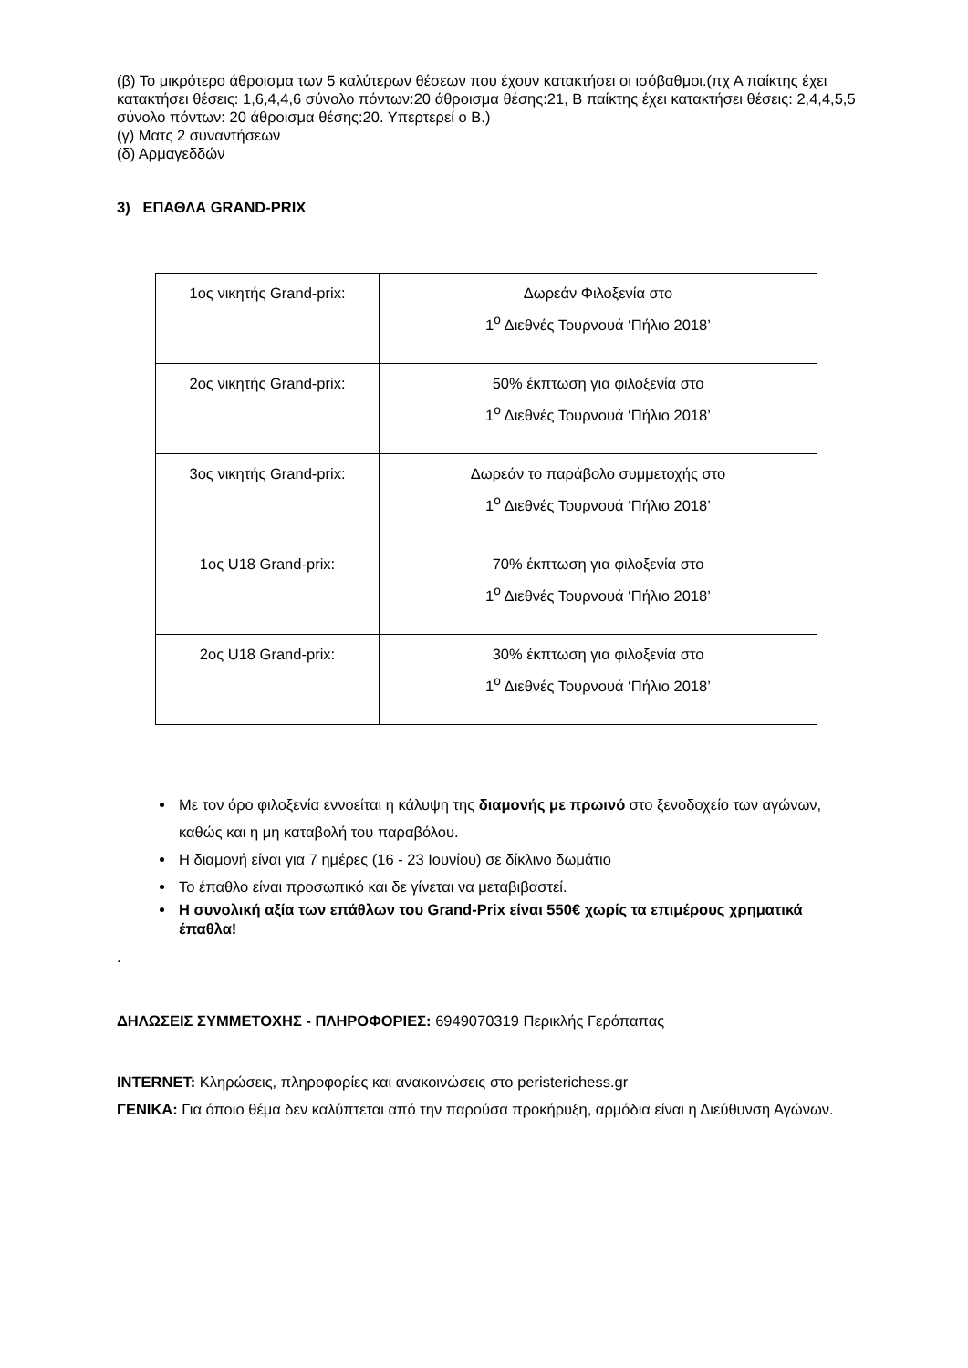(β) Το μικρότερο άθροισμα των 5 καλύτερων θέσεων που έχουν κατακτήσει οι ισόβαθμοι.(πχ Α παίκτης έχει κατακτήσει θέσεις: 1,6,4,4,6 σύνολο πόντων:20 άθροισμα θέσης:21, Β παίκτης έχει κατακτήσει θέσεις: 2,4,4,5,5 σύνολο πόντων: 20 άθροισμα θέσης:20. Υπερτερεί ο Β.)
(γ) Ματς 2 συναντήσεων
(δ) Αρμαγεδδών
3) ΕΠΑΘΛΑ GRAND-PRIX
| 1ος νικητής Grand-prix: | Δωρεάν Φιλοξενία στο 1<sup>ο</sup> Διεθνές Τουρνουά ‘Πήλιο 2018’ |
| 2ος νικητής Grand-prix: | 50% έκπτωση για φιλοξενία στο 1<sup>ο</sup> Διεθνές Τουρνουά ‘Πήλιο 2018’ |
| 3ος νικητής Grand-prix: | Δωρεάν το παράβολο συμμετοχής στο 1<sup>ο</sup> Διεθνές Τουρνουά ‘Πήλιο 2018’ |
| 1ος U18 Grand-prix: | 70% έκπτωση για φιλοξενία στο 1<sup>ο</sup> Διεθνές Τουρνουά ‘Πήλιο 2018’ |
| 2ος U18 Grand-prix: | 30% έκπτωση για φιλοξενία στο 1<sup>ο</sup> Διεθνές Τουρνουά ‘Πήλιο 2018’ |
Με τον όρο φιλοξενία εννοείται η κάλυψη της διαμονής με πρωινό στο ξενοδοχείο των αγώνων, καθώς και η μη καταβολή του παραβόλου.
Η διαμονή είναι για 7 ημέρες (16 - 23 Ιουνίου) σε δίκλινο δωμάτιο
Το έπαθλο είναι προσωπικό και δε γίνεται να μεταβιβαστεί.
Η συνολική αξία των επάθλων του Grand-Prix είναι 550€ χωρίς τα επιμέρους χρηματικά έπαθλα!
.
ΔΗΛΩΣΕΙΣ ΣΥΜΜΕΤΟΧΗΣ - ΠΛΗΡΟΦΟΡΙΕΣ: 6949070319 Περικλής Γερόπαπας
INTERNET: Κληρώσεις, πληροφορίες και ανακοινώσεις στο peristerichess.gr
ΓΕΝΙΚΑ: Για όποιο θέμα δεν καλύπτεται από την παρούσα προκήρυξη, αρμόδια είναι η Διεύθυνση Αγώνων.